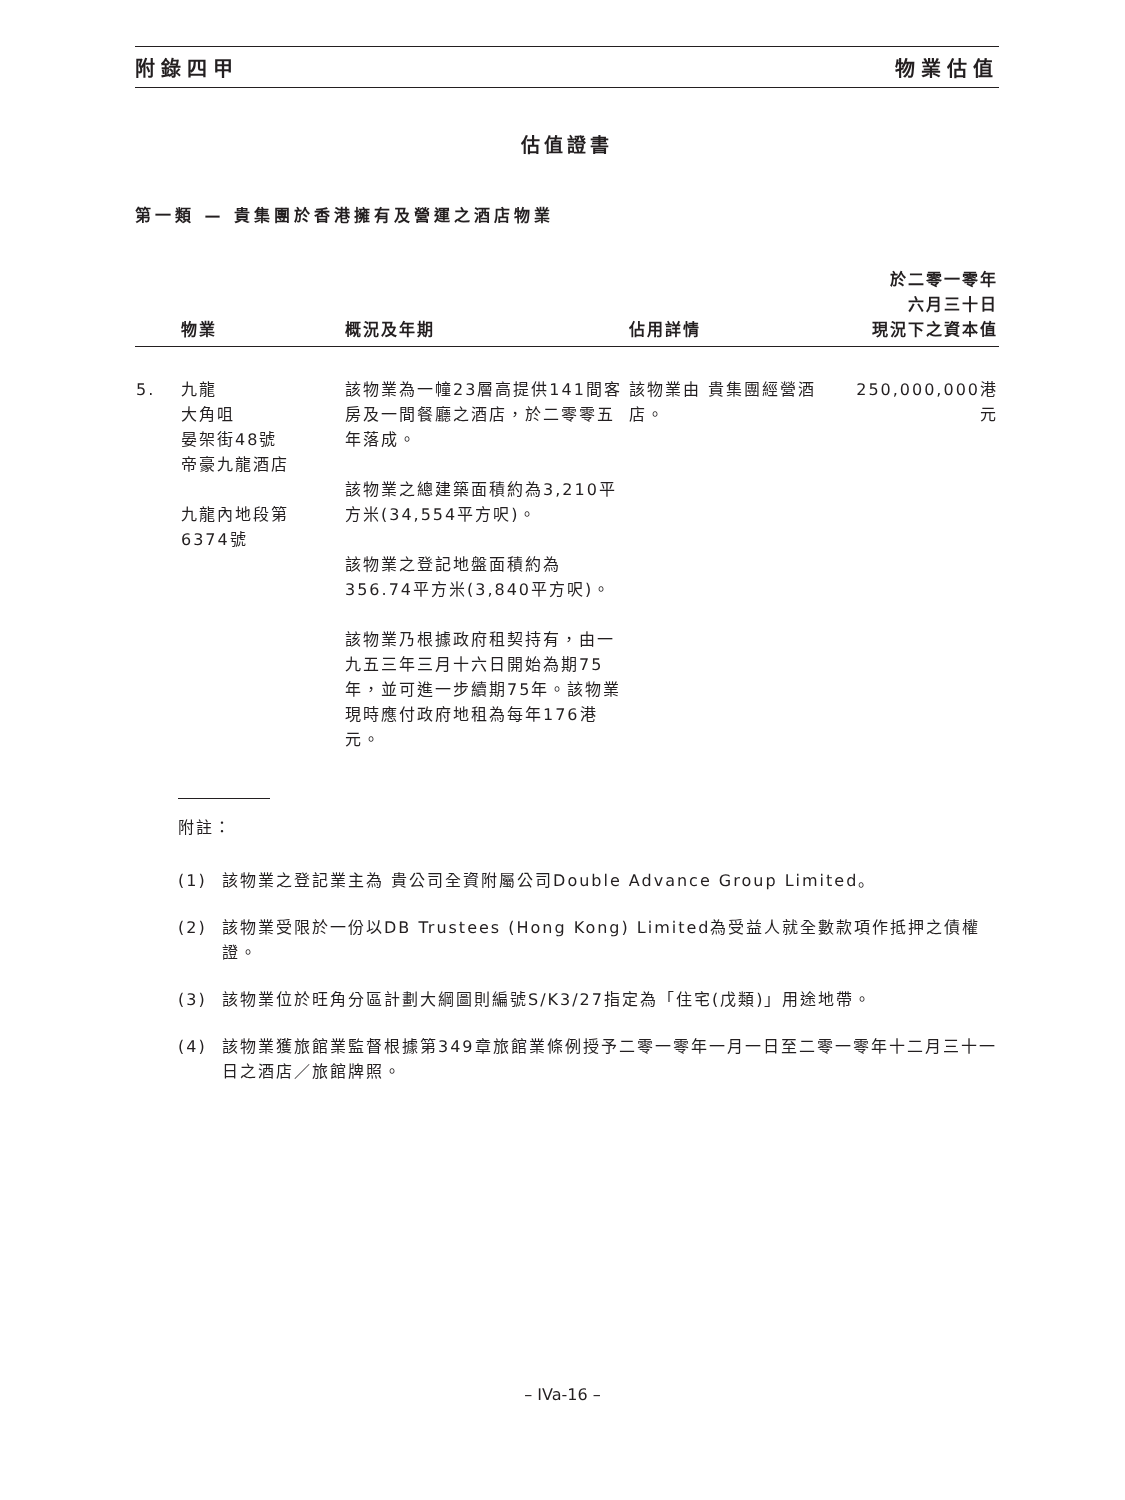附錄四甲 物業估值
估值證書
第一類 — 貴集團於香港擁有及營運之酒店物業
| | 物業 | 概況及年期 | 佔用詳情 | 於二零一零年 六月三十日 現況下之資本值 |
| --- | --- | --- | --- | --- |
| 5. | 九龍 大角咀 晏架街48號 帝豪九龍酒店 九龍內地段第 6374號 | 該物業為一幢23層高提供141間客房及一間餐廳之酒店，於二零零五年落成。 該物業之總建築面積約為3,210平方米(34,554平方呎)。 該物業之登記地盤面積約為356.74平方米(3,840平方呎)。 該物業乃根據政府租契持有，由一九五三年三月十六日開始為期75年，並可進一步續期75年。該物業現時應付政府地租為每年176港元。 | 該物業由 貴集團經營酒店。 | 250,000,000港元 |
附註：
(1) 該物業之登記業主為 貴公司全資附屬公司Double Advance Group Limited。
(2) 該物業受限於一份以DB Trustees (Hong Kong) Limited為受益人就全數款項作抵押之債權證。
(3) 該物業位於旺角分區計劃大綱圖則編號S/K3/27指定為「住宅(戊類)」用途地帶。
(4) 該物業獲旅館業監督根據第349章旅館業條例授予二零一零年一月一日至二零一零年十二月三十一日之酒店／旅館牌照。
– IVa-16 –